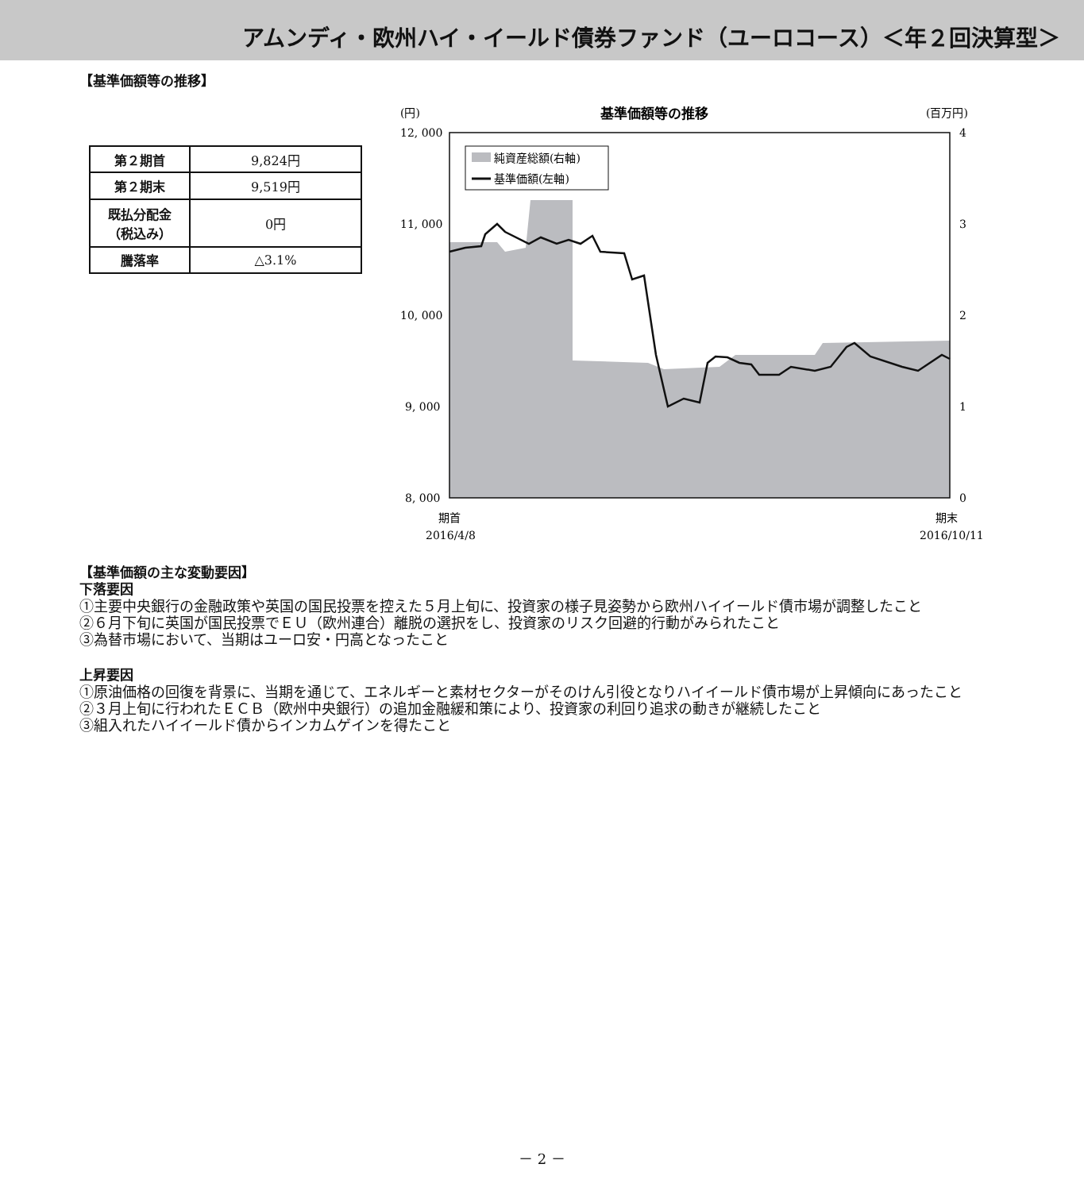アムンディ・欧州ハイ・イールド債券ファンド（ユーロコース）＜年２回決算型＞
【基準価額等の推移】
| 第２期首 | 9,824円 |
| 第２期末 | 9,519円 |
| 既払分配金 （税込み） | 0円 |
| 騰落率 | △3.1% |
(円)
基準価額等の推移
(百万円)
純資産総額(右軸)
基準価額(左軸)
12, 000
11, 000
10, 000
9, 000
8, 000
4
3
2
1
0
期首
2016/4/8
期末
2016/10/11
【基準価額の主な変動要因】
下落要因
①主要中央銀行の金融政策や英国の国民投票を控えた５月上旬に、投資家の様子見姿勢から欧州ハイイールド債市場が調整したこと
②６月下旬に英国が国民投票でＥＵ（欧州連合）離脱の選択をし、投資家のリスク回避的行動がみられたこと
③為替市場において、当期はユーロ安・円高となったこと
上昇要因
①原油価格の回復を背景に、当期を通じて、エネルギーと素材セクターがそのけん引役となりハイイールド債市場が上昇傾向にあったこと
②３月上旬に行われたＥＣＢ（欧州中央銀行）の追加金融緩和策により、投資家の利回り追求の動きが継続したこと
③組入れたハイイールド債からインカムゲインを得たこと
－ 2 －